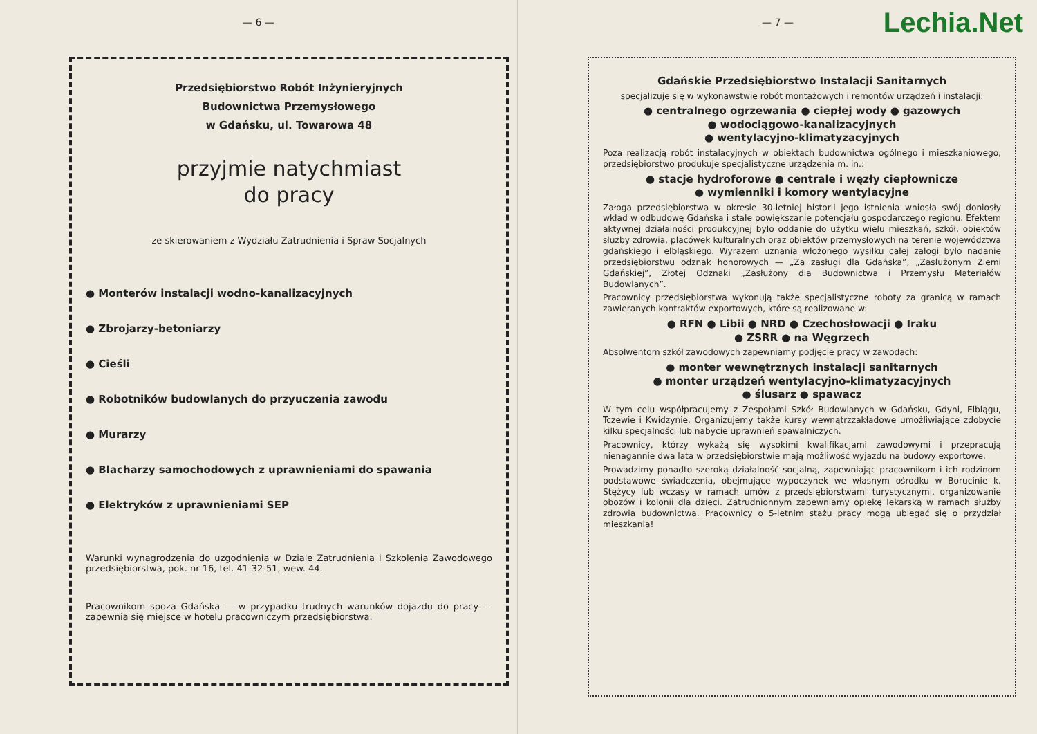— 6 —
Przedsiębiorstwo Robót Inżynieryjnych
Budownictwa Przemysłowego
w Gdańsku, ul. Towarowa 48
przyjmie natychmiast
do pracy
ze skierowaniem z Wydziału Zatrudnienia i Spraw Socjalnych
● Monterów instalacji wodno-kanalizacyjnych
● Zbrojarzy-betoniarzy
● Cieśli
● Robotników budowlanych do przyuczenia zawodu
● Murarzy
● Blacharzy samochodowych z uprawnieniami do spawania
● Elektryków z uprawnieniami SEP
Warunki wynagrodzenia do uzgodnienia w Dziale Zatrudnienia i Szkolenia Zawodowego przedsiębiorstwa, pok. nr 16, tel. 41-32-51, wew. 44.
Pracownikom spoza Gdańska — w przypadku trudnych warunków dojazdu do pracy — zapewnia się miejsce w hotelu pracowniczym przedsiębiorstwa.
— 7 —
Lechia.Net
Gdańskie Przedsiębiorstwo Instalacji Sanitarnych
specjalizuje się w wykonawstwie robót montażowych i remontów urządzeń i instalacji:
● centralnego ogrzewania ● ciepłej wody ● gazowych
● wodociągowo-kanalizacyjnych
● wentylacyjno-klimatyzacyjnych
Poza realizacją robót instalacyjnych w obiektach budownictwa ogólnego i mieszkaniowego, przedsiębiorstwo produkuje specjalistyczne urządzenia m. in.:
● stacje hydroforowe ● centrale i węzły ciepłownicze
● wymienniki i komory wentylacyjne
Załoga przedsiębiorstwa w okresie 30-letniej historii jego istnienia wniosła swój doniosły wkład w odbudowę Gdańska i stałe powiększanie potencjału gospodarczego regionu. Efektem aktywnej działalności produkcyjnej było oddanie do użytku wielu mieszkań, szkół, obiektów służby zdrowia, placówek kulturalnych oraz obiektów przemysłowych na terenie województwa gdańskiego i elbląskiego. Wyrazem uznania włożonego wysiłku całej załogi było nadanie przedsiębiorstwu odznak honorowych — „Za zasługi dla Gdańska”, „Zasłużonym Ziemi Gdańskiej”, Złotej Odznaki „Zasłużony dla Budownictwa i Przemysłu Materiałów Budowlanych”.
Pracownicy przedsiębiorstwa wykonują także specjalistyczne roboty za granicą w ramach zawieranych kontraktów exportowych, które są realizowane w:
● RFN ● Libii ● NRD ● Czechosłowacji ● Iraku
● ZSRR ● na Węgrzech
Absolwentom szkół zawodowych zapewniamy podjęcie pracy w zawodach:
● monter wewnętrznych instalacji sanitarnych
● monter urządzeń wentylacyjno-klimatyzacyjnych
● ślusarz ● spawacz
W tym celu współpracujemy z Zespołami Szkół Budowlanych w Gdańsku, Gdyni, Elblągu, Tczewie i Kwidzynie. Organizujemy także kursy wewnątrzzakładowe umożliwiające zdobycie kilku specjalności lub nabycie uprawnień spawalniczych.
Pracownicy, którzy wykażą się wysokimi kwalifikacjami zawodowymi i przepracują nienagannie dwa lata w przedsiębiorstwie mają możliwość wyjazdu na budowy exportowe.
Prowadzimy ponadto szeroką działalność socjalną, zapewniając pracownikom i ich rodzinom podstawowe świadczenia, obejmujące wypoczynek we własnym ośrodku w Borucinie k. Stężycy lub wczasy w ramach umów z przedsiębiorstwami turystycznymi, organizowanie obozów i kolonii dla dzieci. Zatrudnionnym zapewniamy opiekę lekarską w ramach służby zdrowia budownictwa. Pracownicy o 5-letnim stażu pracy mogą ubiegać się o przydział mieszkania!